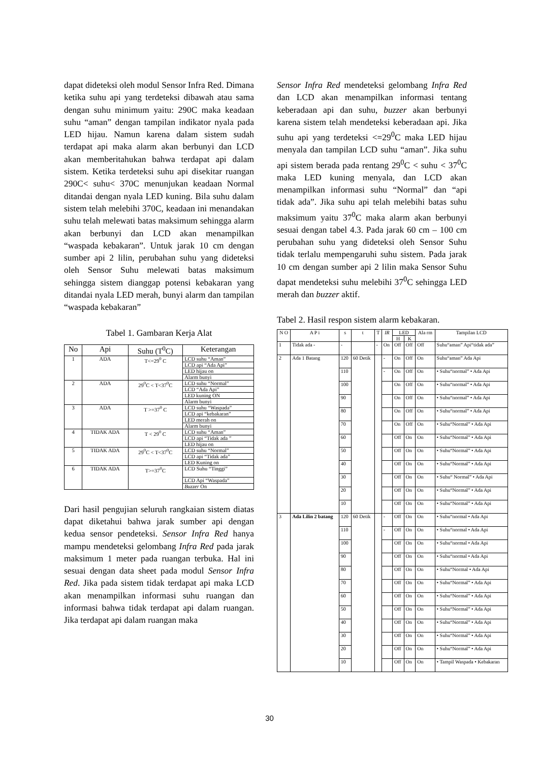dapat dideteksi oleh modul Sensor Infra Red. Dimana ketika suhu api yang terdeteksi dibawah atau sama dengan suhu minimum yaitu: 290C maka keadaan suhu “aman” dengan tampilan indikator nyala pada LED hijau. Namun karena dalam sistem sudah terdapat api maka alarm akan berbunyi dan LCD akan memberitahukan bahwa terdapat api dalam sistem. Ketika terdeteksi suhu api disekitar ruangan 290C< suhu< 370C menunjukan keadaan Normal ditandai dengan nyala LED kuning. Bila suhu dalam sistem telah melebihi 370C, keadaan ini menandakan suhu telah melewati batas maksimum sehingga alarm akan berbunyi dan LCD akan menampilkan “waspada kebakaran”. Untuk jarak 10 cm dengan sumber api 2 lilin, perubahan suhu yang dideteksi oleh Sensor Suhu melewati batas maksimum sehingga sistem dianggap potensi kebakaran yang ditandai nyala LED merah, bunyi alarm dan tampilan “waspada kebakaran”
Tabel 1. Gambaran Kerja Alat
| No | Api | Suhu (T<sup>0</sup>C) | Keterangan |
| --- | --- | --- | --- |
| 1 | ADA | T<=29<sup>0</sup> C | LCD suhu “Aman” |
| | | | LCD api “Ada Api” |
| | | | LED hijau on |
| | | | Alarm bunyi |
| 2 | ADA | 29<sup>0</sup>C < T<37<sup>0</sup>C | LCD suhu “Normal” |
| | | | LCD “Ada Api” |
| | | | LED kuning ON |
| | | | Alarm bunyi |
| 3 | ADA | T >=37<sup>0</sup> C | LCD suhu “Waspada” |
| | | | LCD api “kebakaran” |
| | | | LED merah on |
| | | | Alarm bunyi |
| 4 | TIDAK ADA | T < 29<sup>0</sup> C | LCD suhu “Aman” |
| | | | LCD api “Tidak ada ” |
| | | | LED hijau on |
| 5 | TIDAK ADA | 29<sup>0</sup>C < T<37<sup>0</sup>C | LCD suhu “Normal” |
| | | | LCD api “Tidak ada” |
| | | | LED Kuning on |
| 6 | TIDAK ADA | T>=37<sup>0</sup>C | LCD Suhu “Tinggi” |
| | | | LCD Api “Waspada” |
| | | | Buzzer On |
Dari hasil pengujian seluruh rangkaian sistem diatas dapat diketahui bahwa jarak sumber api dengan kedua sensor pendeteksi. Sensor Infra Red hanya mampu mendeteksi gelombang Infra Red pada jarak maksimum 1 meter pada ruangan terbuka. Hal ini sesuai dengan data sheet pada modul Sensor Infra Red. Jika pada sistem tidak terdapat api maka LCD akan menampilkan informasi suhu ruangan dan informasi bahwa tidak terdapat api dalam ruangan. Jika terdapat api dalam ruangan maka
Sensor Infra Red mendeteksi gelombang Infra Red dan LCD akan menampilkan informasi tentang keberadaan api dan suhu, buzzer akan berbunyi karena sistem telah mendeteksi keberadaan api. Jika suhu api yang terdeteksi <=29<sup>0</sup>C maka LED hijau menyala dan tampilan LCD suhu “aman”. Jika suhu api sistem berada pada rentang 29<sup>0</sup>C < suhu < 37<sup>0</sup>C maka LED kuning menyala, dan LCD akan menampilkan informasi suhu “Normal” dan “api tidak ada”. Jika suhu api telah melebihi batas suhu maksimum yaitu 37<sup>0</sup>C maka alarm akan berbunyi sesuai dengan tabel 4.3. Pada jarak 60 cm – 100 cm perubahan suhu yang dideteksi oleh Sensor Suhu tidak terlalu mempengaruhi suhu sistem. Pada jarak 10 cm dengan sumber api 2 lilin maka Sensor Suhu dapat mendeteksi suhu melebihi 37<sup>0</sup>C sehingga LED merah dan buzzer aktif.
Tabel 2. Hasil respon sistem alarm kebakaran.
| N O | A P i | s | t | T | IR | LED | | Ala rm | Tampilan LCD |
| --- | --- | --- | --- | --- | --- | --- | --- | --- | --- |
| | | | | | | H | K | | |
| 1 | Tidak ada - | - | | - | On | Off | Off | Off | Suhu“aman” Api“tidak ada” |
| 2 | Ada 1 Batang | 120 | 60 Detik | | - | On | Off | On | Suhu“aman” Ada Api |
| | | 110 | | | - | On | Off | On | • Suhu“normal” • Ada Api |
| | | 100 | | | | On | Off | On | • Suhu“normal” • Ada Api |
| | | 90 | | | | On | Off | On | • Suhu“normal” • Ada Api |
| | | 80 | | | | On | Off | On | • Suhu“normal” • Ada Api |
| | | 70 | | | | On | Off | On | • Suhu“Normal” • Ada Api |
| | | 60 | | | | Off | On | On | • Suhu“Normal” • Ada Api |
| | | 50 | | | | Off | On | On | • Suhu“Normal” • Ada Api |
| | | 40 | | | | Off | On | On | • Suhu“Normal” • Ada Api |
| | | 30 | | | | Off | On | On | • Suhu“ Normal” • Ada Api |
| | | 20 | | | | Off | On | On | • Suhu“Normal” • Ada Api |
| | | 10 | | | | Off | On | On | • Suhu“Normal” • Ada Api |
| 3 | Ada Lilin 2 batang | 120 | 60 Detik | | - | Off | On | On | • Suhu“normal • Ada Api |
| | | 110 | | | - | Off | On | On | • Suhu“normal • Ada Api |
| | | 100 | | | | Off | On | On | • Suhu“normal • Ada Api |
| | | 90 | | | | Off | On | On | • Suhu“normal • Ada Api |
| | | 80 | | | | Off | On | On | • Suhu“Normal • Ada Api |
| | | 70 | | | | Off | On | On | • Suhu“Normal” • Ada Api |
| | | 60 | | | | Off | On | On | • Suhu“Normal” • Ada Api |
| | | 50 | | | | Off | On | On | • Suhu“Normal” • Ada Api |
| | | 40 | | | | Off | On | On | • Suhu“Normal” • Ada Api |
| | | 30 | | | | Off | On | On | • Suhu“Normal” • Ada Api |
| | | 20 | | | | Off | On | On | • Suhu“Normal” • Ada Api |
| | | 10 | | | | Off | On | On | • Tampil Waspada • Kebakaran |
30